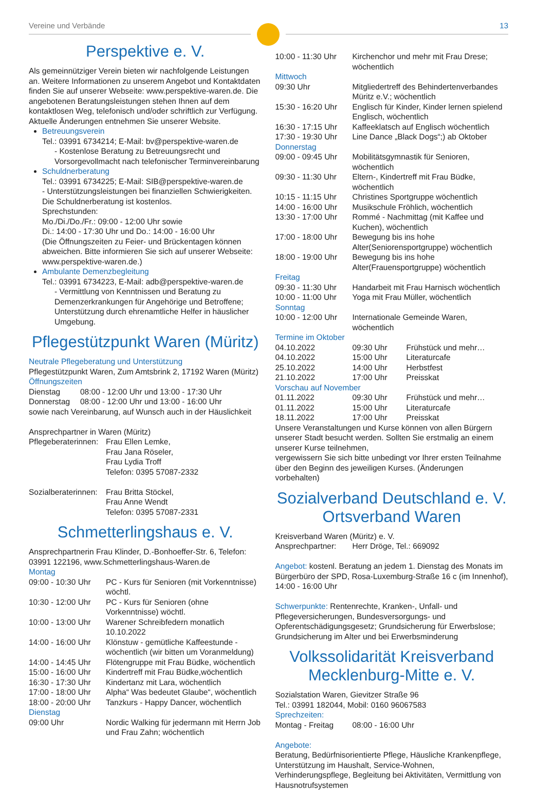Vereine und Verbände 13
Perspektive e. V.
Als gemeinnütziger Verein bieten wir nachfolgende Leistungen an. Weitere Informationen zu unserem Angebot und Kontaktdaten finden Sie auf unserer Webseite: www.perspektive-waren.de. Die angebotenen Beratungsleistungen stehen Ihnen auf dem kontaktlosen Weg, telefonisch und/oder schriftlich zur Verfügung. Aktuelle Änderungen entnehmen Sie unserer Website.
Betreuungsverein
Tel.: 03991 6734214; E-Mail: bv@perspektive-waren.de
- Kostenlose Beratung zu Betreuungsrecht und Vorsorgevollmacht nach telefonischer Terminvereinbarung
Schuldnerberatung
Tel.: 03991 6734225; E-Mail: SIB@perspektive-waren.de
- Unterstützungsleistungen bei finanziellen Schwierigkeiten. Die Schuldnerberatung ist kostenlos.
Sprechstunden:
Mo./Di./Do./Fr.: 09:00 - 12:00 Uhr sowie
Di.: 14:00 - 17:30 Uhr und Do.: 14:00 - 16:00 Uhr
(Die Öffnungszeiten zu Feier- und Brückentagen können abweichen. Bitte informieren Sie sich auf unserer Webseite: www.perspektive-waren.de.)
Ambulante Demenzbegleitung
Tel.: 03991 6734223, E-Mail: adb@perspektive-waren.de
- Vermittlung von Kenntnissen und Beratung zu Demenzerkrankungen für Angehörige und Betroffene; Unterstützung durch ehrenamtliche Helfer in häuslicher Umgebung.
Pflegestützpunkt Waren (Müritz)
Neutrale Pflegeberatung und Unterstützung
Pflegestützpunkt Waren, Zum Amtsbrink 2, 17192 Waren (Müritz)
Öffnungszeiten
| Dienstag | 08:00 - 12:00 Uhr und 13:00 - 17:30 Uhr |
| Donnerstag | 08:00 - 12:00 Uhr und 13:00 - 16:00 Uhr |
sowie nach Vereinbarung, auf Wunsch auch in der Häuslichkeit
Ansprechpartner in Waren (Müritz)
| Pflegeberaterinnen: | Frau Ellen Lemke, Frau Jana Röseler, Frau Lydia Troff Telefon: 0395 57087-2332 |
| Sozialberaterinnen: | Frau Britta Stöckel, Frau Anne Wendt Telefon: 0395 57087-2331 |
Schmetterlingshaus e. V.
Ansprechpartnerin Frau Klinder, D.-Bonhoeffer-Str. 6, Telefon: 03991 122196, www.Schmetterlingshaus-Waren.de
Montag
| 09:00 - 10:30 Uhr | PC - Kurs für Senioren (mit Vorkenntnisse) wöchtl. |
| 10:30 - 12:00 Uhr | PC - Kurs für Senioren (ohne Vorkenntnisse) wöchtl. |
| 10:00 - 13:00 Uhr | Warener Schreibfedern monatlich 10.10.2022 |
| 14:00 - 16:00 Uhr | Klönstuw - gemütliche Kaffeestunde - wöchentlich (wir bitten um Voranmeldung) |
| 14:00 - 14:45 Uhr | Flötengruppe mit Frau Büdke, wöchentlich |
| 15:00 - 16:00 Uhr | Kindertreff mit Frau Büdke,wöchentlich |
| 16:30 - 17:30 Uhr | Kindertanz mit Lara, wöchentlich |
| 17:00 - 18:00 Uhr | Alpha“ Was bedeutet Glaube“, wöchentlich |
| 18:00 - 20:00 Uhr | Tanzkurs - Happy Dancer, wöchentlich |
| Dienstag | |
| 09:00 Uhr | Nordic Walking für jedermann mit Herrn Job und Frau Zahn; wöchentlich |
| 10:00 - 11:30 Uhr | Kirchenchor und mehr mit Frau Drese; wöchentlich |
| Mittwoch | |
| 09:30 Uhr | Mitgliedertreff des Behindertenverbandes Müritz e.V.; wöchentlich |
| 15:30 - 16:20 Uhr | Englisch für Kinder, Kinder lernen spielend Englisch, wöchentlich |
| 16:30 - 17:15 Uhr | Kaffeeklatsch auf Englisch wöchentlich |
| 17:30 - 19:30 Uhr | Line Dance „Black Dogs“;) ab Oktober |
| Donnerstag | |
| 09:00 - 09:45 Uhr | Mobilitätsgymnastik für Senioren, wöchentlich |
| 09:30 - 11:30 Uhr | Eltern-, Kindertreff mit Frau Büdke, wöchentlich |
| 10:15 - 11:15 Uhr | Christines Sportgruppe wöchentlich |
| 14:00 - 16:00 Uhr | Musikschule Fröhlich, wöchentlich |
| 13:30 - 17:00 Uhr | Rommé - Nachmittag (mit Kaffee und Kuchen), wöchentlich |
| 17:00 - 18:00 Uhr | Bewegung bis ins hohe Alter(Seniorensportgruppe) wöchentlich |
| 18:00 - 19:00 Uhr | Bewegung bis ins hohe Alter(Frauensportgruppe) wöchentlich |
| Freitag | |
| 09:30 - 11:30 Uhr | Handarbeit mit Frau Harnisch wöchentlich |
| 10:00 - 11:00 Uhr | Yoga mit Frau Müller, wöchentlich |
| Sonntag | |
| 10:00 - 12:00 Uhr | Internationale Gemeinde Waren, wöchentlich |
Termine im Oktober
| 04.10.2022 | 09:30 Uhr | Frühstück und mehr… |
| 04.10.2022 | 15:00 Uhr | Literaturcafe |
| 25.10.2022 | 14:00 Uhr | Herbstfest |
| 21.10.2022 | 17:00 Uhr | Preisskat |
Vorschau auf November
| 01.11.2022 | 09:30 Uhr | Frühstück und mehr… |
| 01.11.2022 | 15:00 Uhr | Literaturcafe |
| 18.11.2022 | 17:00 Uhr | Preisskat |
Unsere Veranstaltungen und Kurse können von allen Bürgern unserer Stadt besucht werden. Sollten Sie erstmalig an einem unserer Kurse teilnehmen,
vergewissern Sie sich bitte unbedingt vor Ihrer ersten Teilnahme über den Beginn des jeweiligen Kurses. (Änderungen vorbehalten)
Sozialverband Deutschland e. V.
Ortsverband Waren
Kreisverband Waren (Müritz) e. V.
| Ansprechpartner: | Herr Dröge, Tel.: 669092 |
Angebot: kostenl. Beratung an jedem 1. Dienstag des Monats im Bürgerbüro der SPD, Rosa-Luxemburg-Straße 16 c (im Innenhof), 14:00 - 16:00 Uhr
Schwerpunkte: Rentenrechte, Kranken-, Unfall- und Pflegeversicherungen, Bundesversorgungs- und Opferentschädigungsgesetz; Grundsicherung für Erwerbslose; Grundsicherung im Alter und bei Erwerbsminderung
Volkssolidarität Kreisverband
Mecklenburg-Mitte e. V.
Sozialstation Waren, Gievitzer Straße 96
Tel.: 03991 182044, Mobil: 0160 96067583
Sprechzeiten:
| Montag - Freitag | 08:00 - 16:00 Uhr |
Angebote:
Beratung, Bedürfnisorientierte Pflege, Häusliche Krankenpflege, Unterstützung im Haushalt, Service-Wohnen, Verhinderungspflege, Begleitung bei Aktivitäten, Vermittlung von Hausnotrufsystemen